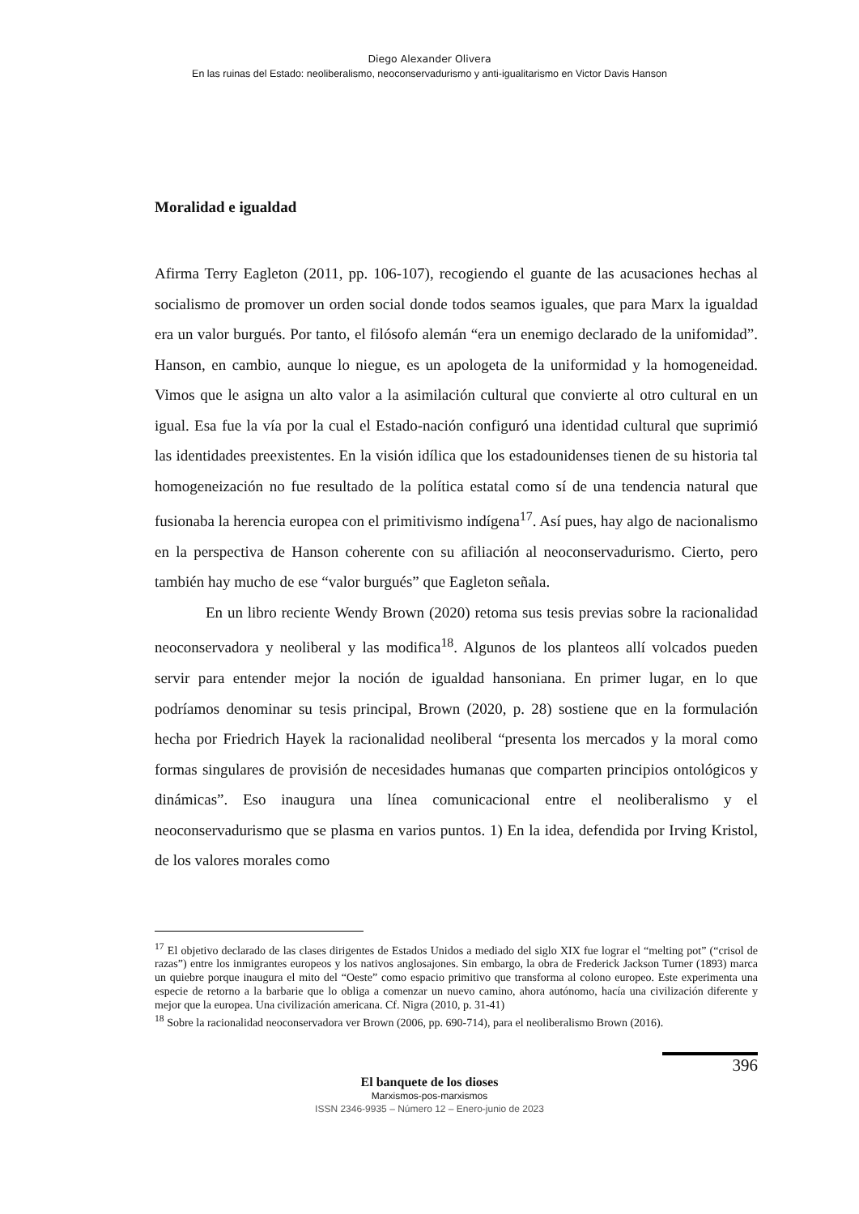Diego Alexander Olivera
En las ruinas del Estado: neoliberalismo, neoconservadurismo y anti-igualitarismo en Victor Davis Hanson
Moralidad e igualdad
Afirma Terry Eagleton (2011, pp. 106-107), recogiendo el guante de las acusaciones hechas al socialismo de promover un orden social donde todos seamos iguales, que para Marx la igualdad era un valor burgués. Por tanto, el filósofo alemán “era un enemigo declarado de la unifomidad”. Hanson, en cambio, aunque lo niegue, es un apologeta de la uniformidad y la homogeneidad. Vimos que le asigna un alto valor a la asimilación cultural que convierte al otro cultural en un igual. Esa fue la vía por la cual el Estado-nación configuró una identidad cultural que suprimió las identidades preexistentes. En la visión idílica que los estadounidenses tienen de su historia tal homogeneización no fue resultado de la política estatal como sí de una tendencia natural que fusionaba la herencia europea con el primitivismo indígena<sup>17</sup>. Así pues, hay algo de nacionalismo en la perspectiva de Hanson coherente con su afiliación al neoconservadurismo. Cierto, pero también hay mucho de ese “valor burgués” que Eagleton señala.
En un libro reciente Wendy Brown (2020) retoma sus tesis previas sobre la racionalidad neoconservadora y neoliberal y las modifica<sup>18</sup>. Algunos de los planteos allí volcados pueden servir para entender mejor la noción de igualdad hansoniana. En primer lugar, en lo que podríamos denominar su tesis principal, Brown (2020, p. 28) sostiene que en la formulación hecha por Friedrich Hayek la racionalidad neoliberal “presenta los mercados y la moral como formas singulares de provisión de necesidades humanas que comparten principios ontológicos y dinámicas”. Eso inaugura una línea comunicacional entre el neoliberalismo y el neoconservadurismo que se plasma en varios puntos. 1) En la idea, defendida por Irving Kristol, de los valores morales como
<sup>17</sup> El objetivo declarado de las clases dirigentes de Estados Unidos a mediado del siglo XIX fue lograr el “melting pot” (“crisol de razas”) entre los inmigrantes europeos y los nativos anglosajones. Sin embargo, la obra de Frederick Jackson Turner (1893) marca un quiebre porque inaugura el mito del “Oeste” como espacio primitivo que transforma al colono europeo. Este experimenta una especie de retorno a la barbarie que lo obliga a comenzar un nuevo camino, ahora autónomo, hacía una civilización diferente y mejor que la europea. Una civilización americana. Cf. Nigra (2010, p. 31-41)
<sup>18</sup> Sobre la racionalidad neoconservadora ver Brown (2006, pp. 690-714), para el neoliberalismo Brown (2016).
396
El banquete de los dioses
Marxismos-pos-marxismos
ISSN 2346-9935 – Número 12 – Enero-junio de 2023